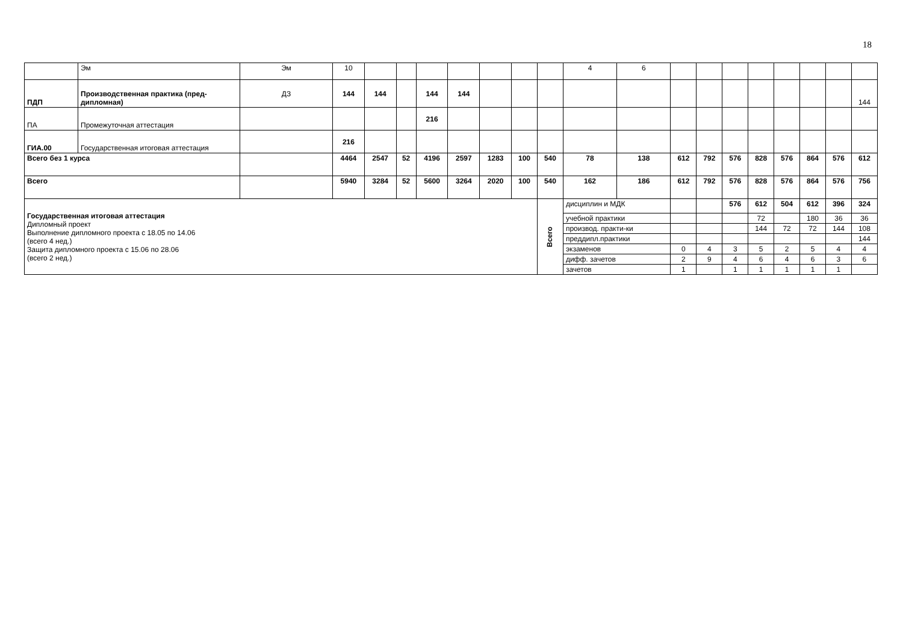18
| | Эм | Эм | 10 | | | | | | | | 4 | 6 | | | | | | | | |
| ПДП | Производственная практика (пред-дипломная) | ДЗ | 144 | 144 | | 144 | 144 | | | | | | | | | | | | | 144 |
| ПА | Промежуточная аттестация | | | | | 216 | | | | | | | | | | | | | | |
| ГИА.00 | Государственная итоговая аттестация | | 216 | | | | | | | | | | | | | | | | | |
| Всего без 1 курса | | | 4464 | 2547 | 52 | 4196 | 2597 | 1283 | 100 | 540 | 78 | 138 | 612 | 792 | 576 | 828 | 576 | 864 | 576 | 612 |
| Всего | | | 5940 | 3284 | 52 | 5600 | 3264 | 2020 | 100 | 540 | 162 | 186 | 612 | 792 | 576 | 828 | 576 | 864 | 576 | 756 |
| Государственная итоговая аттестация Дипломный проект Выполнение дипломного проекта с 18.05 по 14.06 (всего 4 нед.) Защита дипломного проекта с 15.06 по 28.06 (всего 2 нед.) | | | | | | | | | | Всего | дисциплин и МДК | | | | 576 | 612 | 504 | 612 | 396 | 324 |
| | | | | | | | | | | | учебной практики | | | | | 72 | | 180 | 36 | 36 |
| | | | | | | | | | | | производ. практи-ки | | | | | 144 | 72 | 72 | 144 | 108 |
| | | | | | | | | | | | преддипл.практики | | | | | | | | | 144 |
| | | | | | | | | | | | экзаменов | | 0 | 4 | 3 | 5 | 2 | 5 | 4 | 4 |
| | | | | | | | | | | | дифф. зачетов | | 2 | 9 | 4 | 6 | 4 | 6 | 3 | 6 |
| | | | | | | | | | | | зачетов | | 1 | | 1 | 1 | 1 | 1 | 1 | |